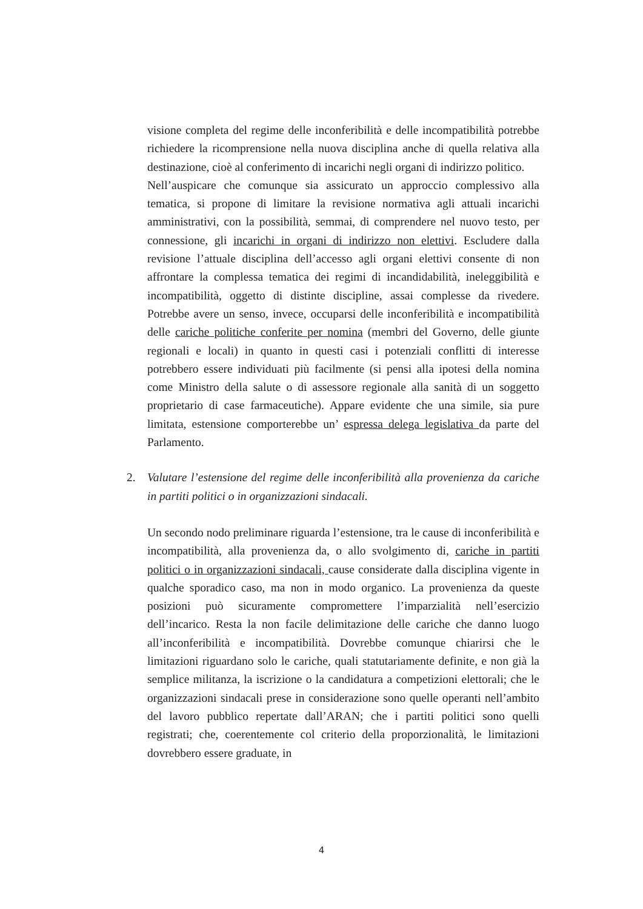visione completa del regime delle inconferibilità e delle incompatibilità potrebbe richiedere la ricomprensione nella nuova disciplina anche di quella relativa alla destinazione, cioè al conferimento di incarichi negli organi di indirizzo politico.
Nell’auspicare che comunque sia assicurato un approccio complessivo alla tematica, si propone di limitare la revisione normativa agli attuali incarichi amministrativi, con la possibilità, semmai, di comprendere nel nuovo testo, per connessione, gli incarichi in organi di indirizzo non elettivi. Escludere dalla revisione l’attuale disciplina dell’accesso agli organi elettivi consente di non affrontare la complessa tematica dei regimi di incandidabilità, ineleggibilità e incompatibilità, oggetto di distinte discipline, assai complesse da rivedere. Potrebbe avere un senso, invece, occuparsi delle inconferibilità e incompatibilità delle cariche politiche conferite per nomina (membri del Governo, delle giunte regionali e locali) in quanto in questi casi i potenziali conflitti di interesse potrebbero essere individuati più facilmente (si pensi alla ipotesi della nomina come Ministro della salute o di assessore regionale alla sanità di un soggetto proprietario di case farmaceutiche). Appare evidente che una simile, sia pure limitata, estensione comporterebbe un’ espressa delega legislativa da parte del Parlamento.
2. Valutare l’estensione del regime delle inconferibilità alla provenienza da cariche in partiti politici o in organizzazioni sindacali.
Un secondo nodo preliminare riguarda l’estensione, tra le cause di inconferibilità e incompatibilità, alla provenienza da, o allo svolgimento di, cariche in partiti politici o in organizzazioni sindacali, cause considerate dalla disciplina vigente in qualche sporadico caso, ma non in modo organico. La provenienza da queste posizioni può sicuramente compromettere l’imparzialità nell’esercizio dell’incarico. Resta la non facile delimitazione delle cariche che danno luogo all’inconferibilità e incompatibilità. Dovrebbe comunque chiarirsi che le limitazioni riguardano solo le cariche, quali statutariamente definite, e non già la semplice militanza, la iscrizione o la candidatura a competizioni elettorali; che le organizzazioni sindacali prese in considerazione sono quelle operanti nell’ambito del lavoro pubblico repertate dall’ARAN; che i partiti politici sono quelli registrati; che, coerentemente col criterio della proporzionalità, le limitazioni dovrebbero essere graduate, in
4